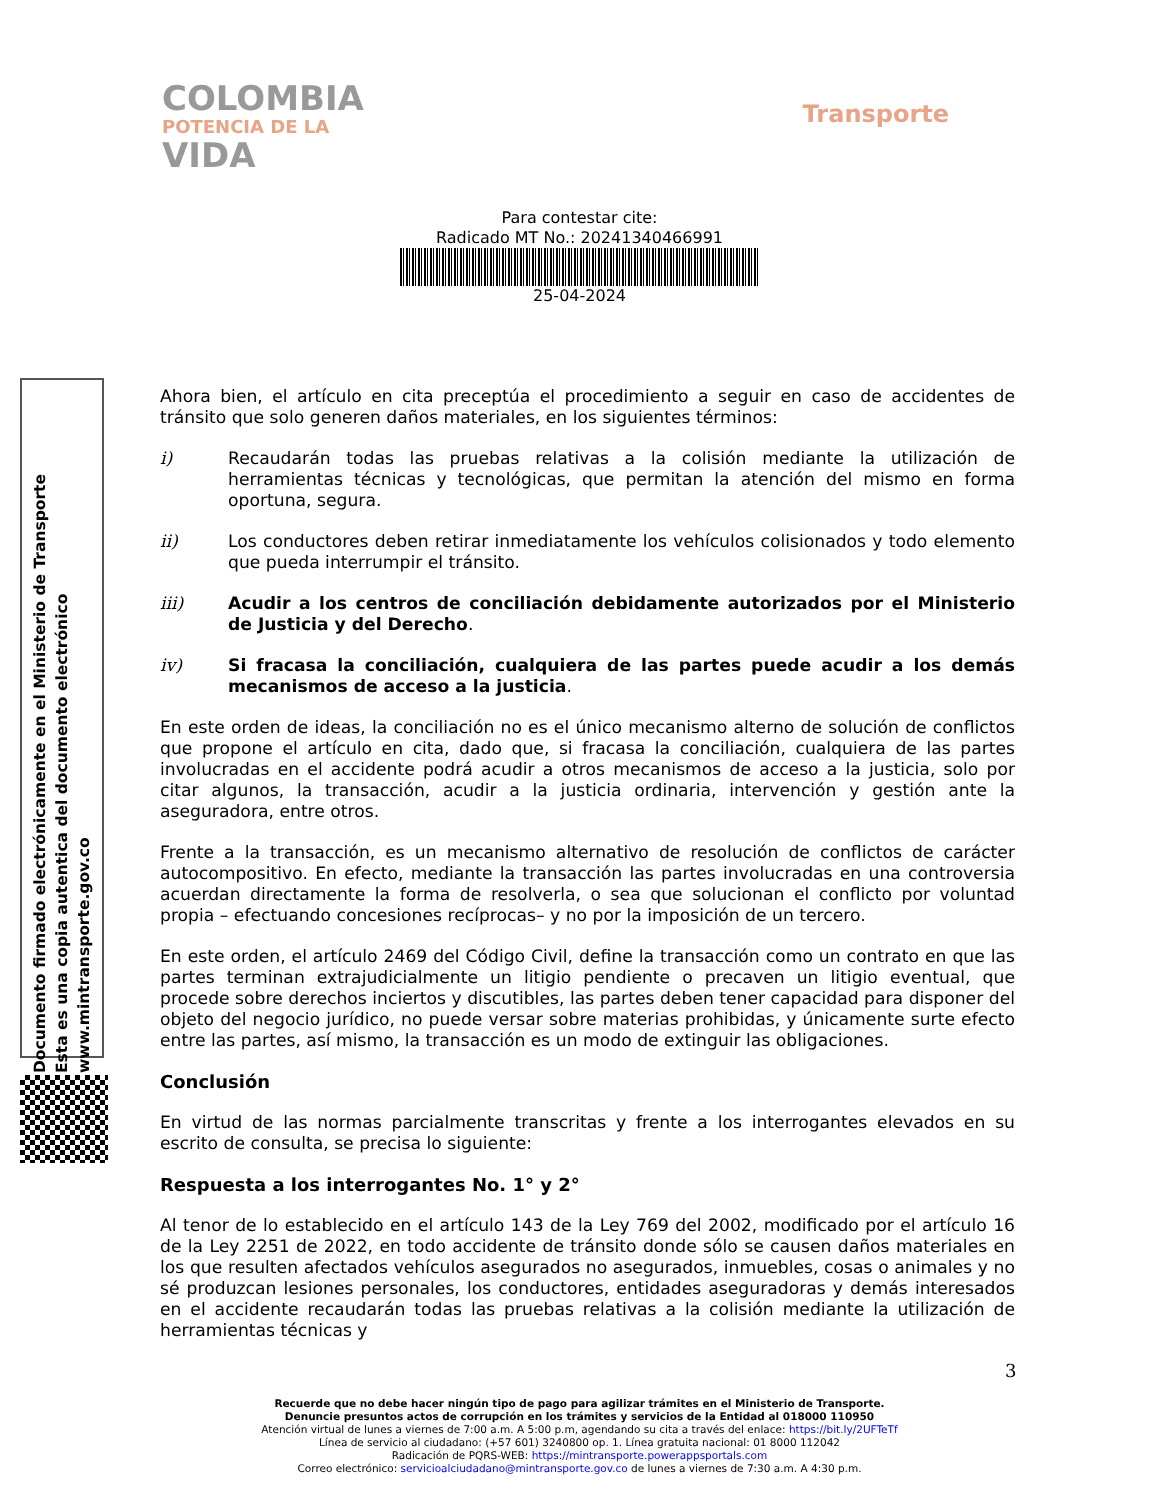COLOMBIA
POTENCIA DE LA
VIDA
Transporte
Para contestar cite:
Radicado MT No.: 20241340466991
25-04-2024
Ahora bien, el artículo en cita preceptúa el procedimiento a seguir en caso de accidentes de tránsito que solo generen daños materiales, en los siguientes términos:
i) Recaudarán todas las pruebas relativas a la colisión mediante la utilización de herramientas técnicas y tecnológicas, que permitan la atención del mismo en forma oportuna, segura.
ii) Los conductores deben retirar inmediatamente los vehículos colisionados y todo elemento que pueda interrumpir el tránsito.
iii) Acudir a los centros de conciliación debidamente autorizados por el Ministerio de Justicia y del Derecho.
iv) Si fracasa la conciliación, cualquiera de las partes puede acudir a los demás mecanismos de acceso a la justicia.
En este orden de ideas, la conciliación no es el único mecanismo alterno de solución de conflictos que propone el artículo en cita, dado que, si fracasa la conciliación, cualquiera de las partes involucradas en el accidente podrá acudir a otros mecanismos de acceso a la justicia, solo por citar algunos, la transacción, acudir a la justicia ordinaria, intervención y gestión ante la aseguradora, entre otros.
Frente a la transacción, es un mecanismo alternativo de resolución de conflictos de carácter autocompositivo. En efecto, mediante la transacción las partes involucradas en una controversia acuerdan directamente la forma de resolverla, o sea que solucionan el conflicto por voluntad propia – efectuando concesiones recíprocas– y no por la imposición de un tercero.
En este orden, el artículo 2469 del Código Civil, define la transacción como un contrato en que las partes terminan extrajudicialmente un litigio pendiente o precaven un litigio eventual, que procede sobre derechos inciertos y discutibles, las partes deben tener capacidad para disponer del objeto del negocio jurídico, no puede versar sobre materias prohibidas, y únicamente surte efecto entre las partes, así mismo, la transacción es un modo de extinguir las obligaciones.
Conclusión
En virtud de las normas parcialmente transcritas y frente a los interrogantes elevados en su escrito de consulta, se precisa lo siguiente:
Respuesta a los interrogantes No. 1° y 2°
Al tenor de lo establecido en el artículo 143 de la Ley 769 del 2002, modificado por el artículo 16 de la Ley 2251 de 2022, en todo accidente de tránsito donde sólo se causen daños materiales en los que resulten afectados vehículos asegurados no asegurados, inmuebles, cosas o animales y no sé produzcan lesiones personales, los conductores, entidades aseguradoras y demás interesados en el accidente recaudarán todas las pruebas relativas a la colisión mediante la utilización de herramientas técnicas y
Documento firmado electrónicamente en el Ministerio de Transporte
Esta es una copia autentica del documento electrónico
www.mintransporte.gov.co
3
Recuerde que no debe hacer ningún tipo de pago para agilizar trámites en el Ministerio de Transporte.
Denuncie presuntos actos de corrupción en los trámites y servicios de la Entidad al 018000 110950
Atención virtual de lunes a viernes de 7:00 a.m. A 5:00 p.m, agendando su cita a través del enlace: https://bit.ly/2UFTeTf
Línea de servicio al ciudadano: (+57 601) 3240800 op. 1. Línea gratuita nacional: 01 8000 112042
Radicación de PQRS-WEB: https://mintransporte.powerappsportals.com
Correo electrónico: servicioalciudadano@mintransporte.gov.co de lunes a viernes de 7:30 a.m. A 4:30 p.m.